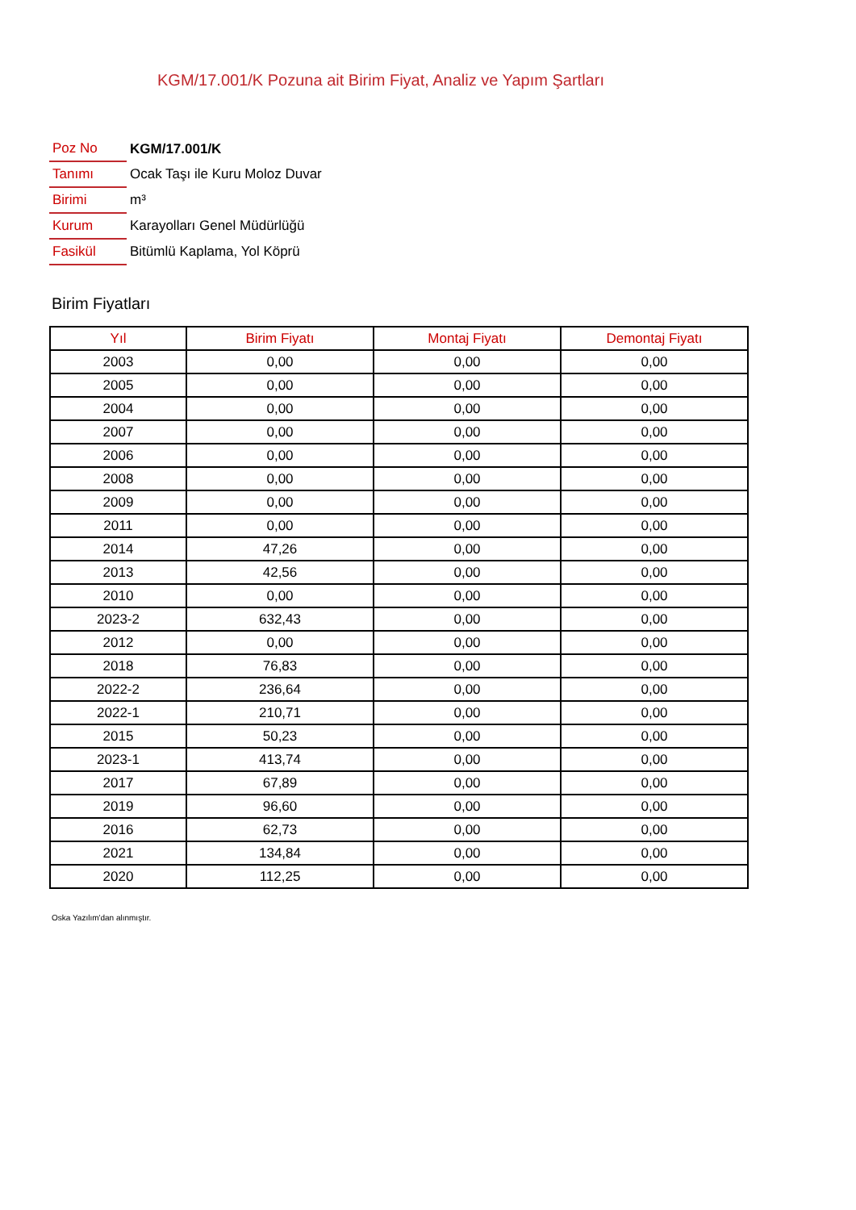KGM/17.001/K Pozuna ait Birim Fiyat, Analiz ve Yapım Şartları
| Poz No | KGM/17.001/K |
| Tanımı | Ocak Taşı ile Kuru Moloz Duvar |
| Birimi | m³ |
| Kurum | Karayolları Genel Müdürlüğü |
| Fasikül | Bitümlü Kaplama, Yol Köprü |
Birim Fiyatları
| Yıl | Birim Fiyatı | Montaj Fiyatı | Demontaj Fiyatı |
| --- | --- | --- | --- |
| 2003 | 0,00 | 0,00 | 0,00 |
| 2005 | 0,00 | 0,00 | 0,00 |
| 2004 | 0,00 | 0,00 | 0,00 |
| 2007 | 0,00 | 0,00 | 0,00 |
| 2006 | 0,00 | 0,00 | 0,00 |
| 2008 | 0,00 | 0,00 | 0,00 |
| 2009 | 0,00 | 0,00 | 0,00 |
| 2011 | 0,00 | 0,00 | 0,00 |
| 2014 | 47,26 | 0,00 | 0,00 |
| 2013 | 42,56 | 0,00 | 0,00 |
| 2010 | 0,00 | 0,00 | 0,00 |
| 2023-2 | 632,43 | 0,00 | 0,00 |
| 2012 | 0,00 | 0,00 | 0,00 |
| 2018 | 76,83 | 0,00 | 0,00 |
| 2022-2 | 236,64 | 0,00 | 0,00 |
| 2022-1 | 210,71 | 0,00 | 0,00 |
| 2015 | 50,23 | 0,00 | 0,00 |
| 2023-1 | 413,74 | 0,00 | 0,00 |
| 2017 | 67,89 | 0,00 | 0,00 |
| 2019 | 96,60 | 0,00 | 0,00 |
| 2016 | 62,73 | 0,00 | 0,00 |
| 2021 | 134,84 | 0,00 | 0,00 |
| 2020 | 112,25 | 0,00 | 0,00 |
Oska Yazılım'dan alınmıştır.